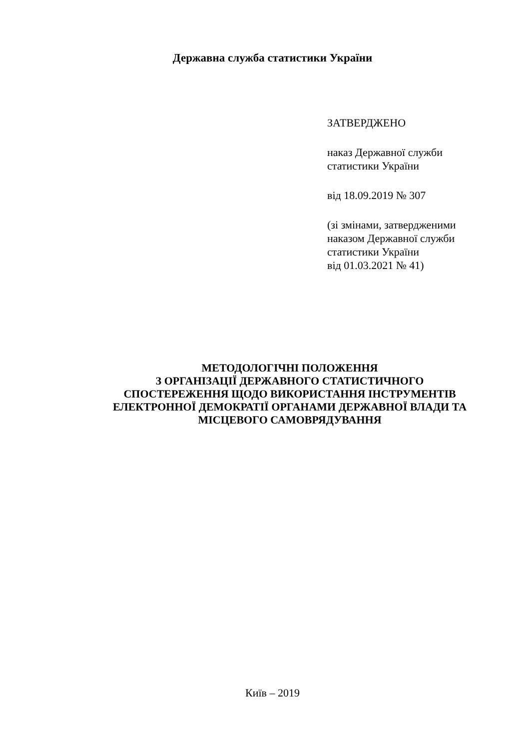Державна служба статистики України
ЗАТВЕРДЖЕНО
наказ Державної служби
статистики України
від 18.09.2019 № 307
(зі змінами, затвердженими
наказом Державної служби
статистики України
від 01.03.2021 № 41)
МЕТОДОЛОГІЧНІ ПОЛОЖЕННЯ
З ОРГАНІЗАЦІЇ ДЕРЖАВНОГО СТАТИСТИЧНОГО
СПОСТЕРЕЖЕННЯ ЩОДО ВИКОРИСТАННЯ ІНСТРУМЕНТІВ
ЕЛЕКТРОННОЇ ДЕМОКРАТІЇ ОРГАНАМИ ДЕРЖАВНОЇ ВЛАДИ ТА
МІСЦЕВОГО САМОВРЯДУВАННЯ
Київ – 2019